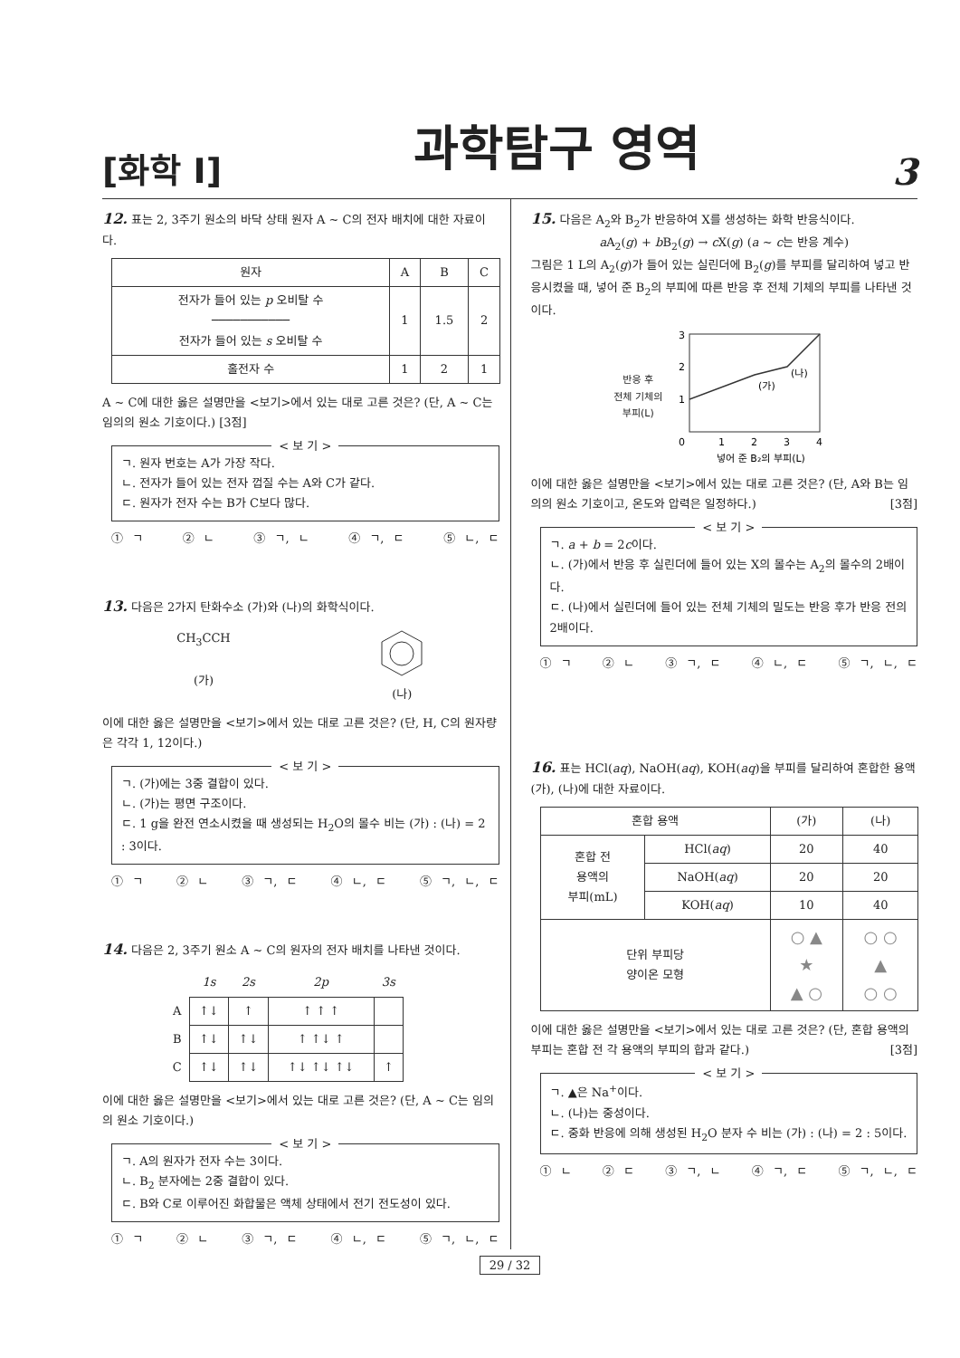[화학 Ⅰ]
과학탐구 영역
3
12. 표는 2, 3주기 원소의 바닥 상태 원자 A ~ C의 전자 배치에 대한 자료이다.
| 원자 | A | B | C |
| --- | --- | --- | --- |
| 전자가 들어 있는 p 오비탈 수 ─────────── 전자가 들어 있는 s 오비탈 수 | 1 | 1.5 | 2 |
| 홀전자 수 | 1 | 2 | 1 |
A ~ C에 대한 옳은 설명만을 <보기>에서 있는 대로 고른 것은? (단, A ~ C는 임의의 원소 기호이다.) [3점]
< 보 기 >
ㄱ. 원자 번호는 A가 가장 작다.
ㄴ. 전자가 들어 있는 전자 껍질 수는 A와 C가 같다.
ㄷ. 원자가 전자 수는 B가 C보다 많다.
① ㄱ ② ㄴ ③ ㄱ, ㄴ ④ ㄱ, ㄷ ⑤ ㄴ, ㄷ
13. 다음은 2가지 탄화수소 (가)와 (나)의 화학식이다.
CH<sub>3</sub>CCH
(가)
(나)
이에 대한 옳은 설명만을 <보기>에서 있는 대로 고른 것은? (단, H, C의 원자량은 각각 1, 12이다.)
< 보 기 >
ㄱ. (가)에는 3중 결합이 있다.
ㄴ. (가)는 평면 구조이다.
ㄷ. 1 g을 완전 연소시켰을 때 생성되는 H<sub>2</sub>O의 몰수 비는 (가) : (나) = 2 : 3이다.
① ㄱ ② ㄴ ③ ㄱ, ㄷ ④ ㄴ, ㄷ ⑤ ㄱ, ㄴ, ㄷ
14. 다음은 2, 3주기 원소 A ~ C의 원자의 전자 배치를 나타낸 것이다.
| | 1s | 2s | 2p | 3s |
| --- | --- | --- | --- | --- |
| A | ↑↓ | ↑ | ↑ ↑ ↑ | |
| B | ↑↓ | ↑↓ | ↑ ↑↓ ↑ | |
| C | ↑↓ | ↑↓ | ↑↓ ↑↓ ↑↓ | ↑ |
이에 대한 옳은 설명만을 <보기>에서 있는 대로 고른 것은? (단, A ~ C는 임의의 원소 기호이다.)
< 보 기 >
ㄱ. A의 원자가 전자 수는 3이다.
ㄴ. B<sub>2</sub> 분자에는 2중 결합이 있다.
ㄷ. B와 C로 이루어진 화합물은 액체 상태에서 전기 전도성이 있다.
① ㄱ ② ㄴ ③ ㄱ, ㄷ ④ ㄴ, ㄷ ⑤ ㄱ, ㄴ, ㄷ
15. 다음은 A<sub>2</sub>와 B<sub>2</sub>가 반응하여 X를 생성하는 화학 반응식이다.
a A<sub>2</sub>(g) + b B<sub>2</sub>(g) → c X(g) (a ~ c는 반응 계수)
그림은 1 L의 A<sub>2</sub>(g)가 들어 있는 실린더에 B<sub>2</sub>(g)를 부피를 달리하여 넣고 반응시켰을 때, 넣어 준 B<sub>2</sub>의 부피에 따른 반응 후 전체 기체의 부피를 나타낸 것이다.
반응 후
전체 기체의
부피(L)
3
2
1
0
1
2
3
4
(가)
(나)
넣어 준 B₂의 부피(L)
이에 대한 옳은 설명만을 <보기>에서 있는 대로 고른 것은? (단, A와 B는 임의의 원소 기호이고, 온도와 압력은 일정하다.) [3점]
< 보 기 >
ㄱ. a + b = 2c이다.
ㄴ. (가)에서 반응 후 실린더에 들어 있는 X의 몰수는 A<sub>2</sub>의 몰수의 2배이다.
ㄷ. (나)에서 실린더에 들어 있는 전체 기체의 밀도는 반응 후가 반응 전의 2배이다.
① ㄱ ② ㄴ ③ ㄱ, ㄷ ④ ㄴ, ㄷ ⑤ ㄱ, ㄴ, ㄷ
16. 표는 HCl(aq), NaOH(aq), KOH(aq)을 부피를 달리하여 혼합한 용액 (가), (나)에 대한 자료이다.
| 혼합 용액 | | (가) | (나) |
| --- | --- | --- | --- |
| 혼합 전 용액의 부피(mL) | HCl( aq ) | 20 | 40 |
| | NaOH( aq ) | 20 | 20 |
| | KOH( aq ) | 10 | 40 |
| 단위 부피당 양이온 모형 | | ○ ▲ ★ ▲ ○ | ○ ○ ▲ ○ ○ |
이에 대한 옳은 설명만을 <보기>에서 있는 대로 고른 것은? (단, 혼합 용액의 부피는 혼합 전 각 용액의 부피의 합과 같다.) [3점]
< 보 기 >
ㄱ. ▲은 Na<sup>+</sup>이다.
ㄴ. (나)는 중성이다.
ㄷ. 중화 반응에 의해 생성된 H<sub>2</sub>O 분자 수 비는 (가) : (나) = 2 : 5이다.
① ㄴ ② ㄷ ③ ㄱ, ㄴ ④ ㄱ, ㄷ ⑤ ㄱ, ㄴ, ㄷ
29 / 32